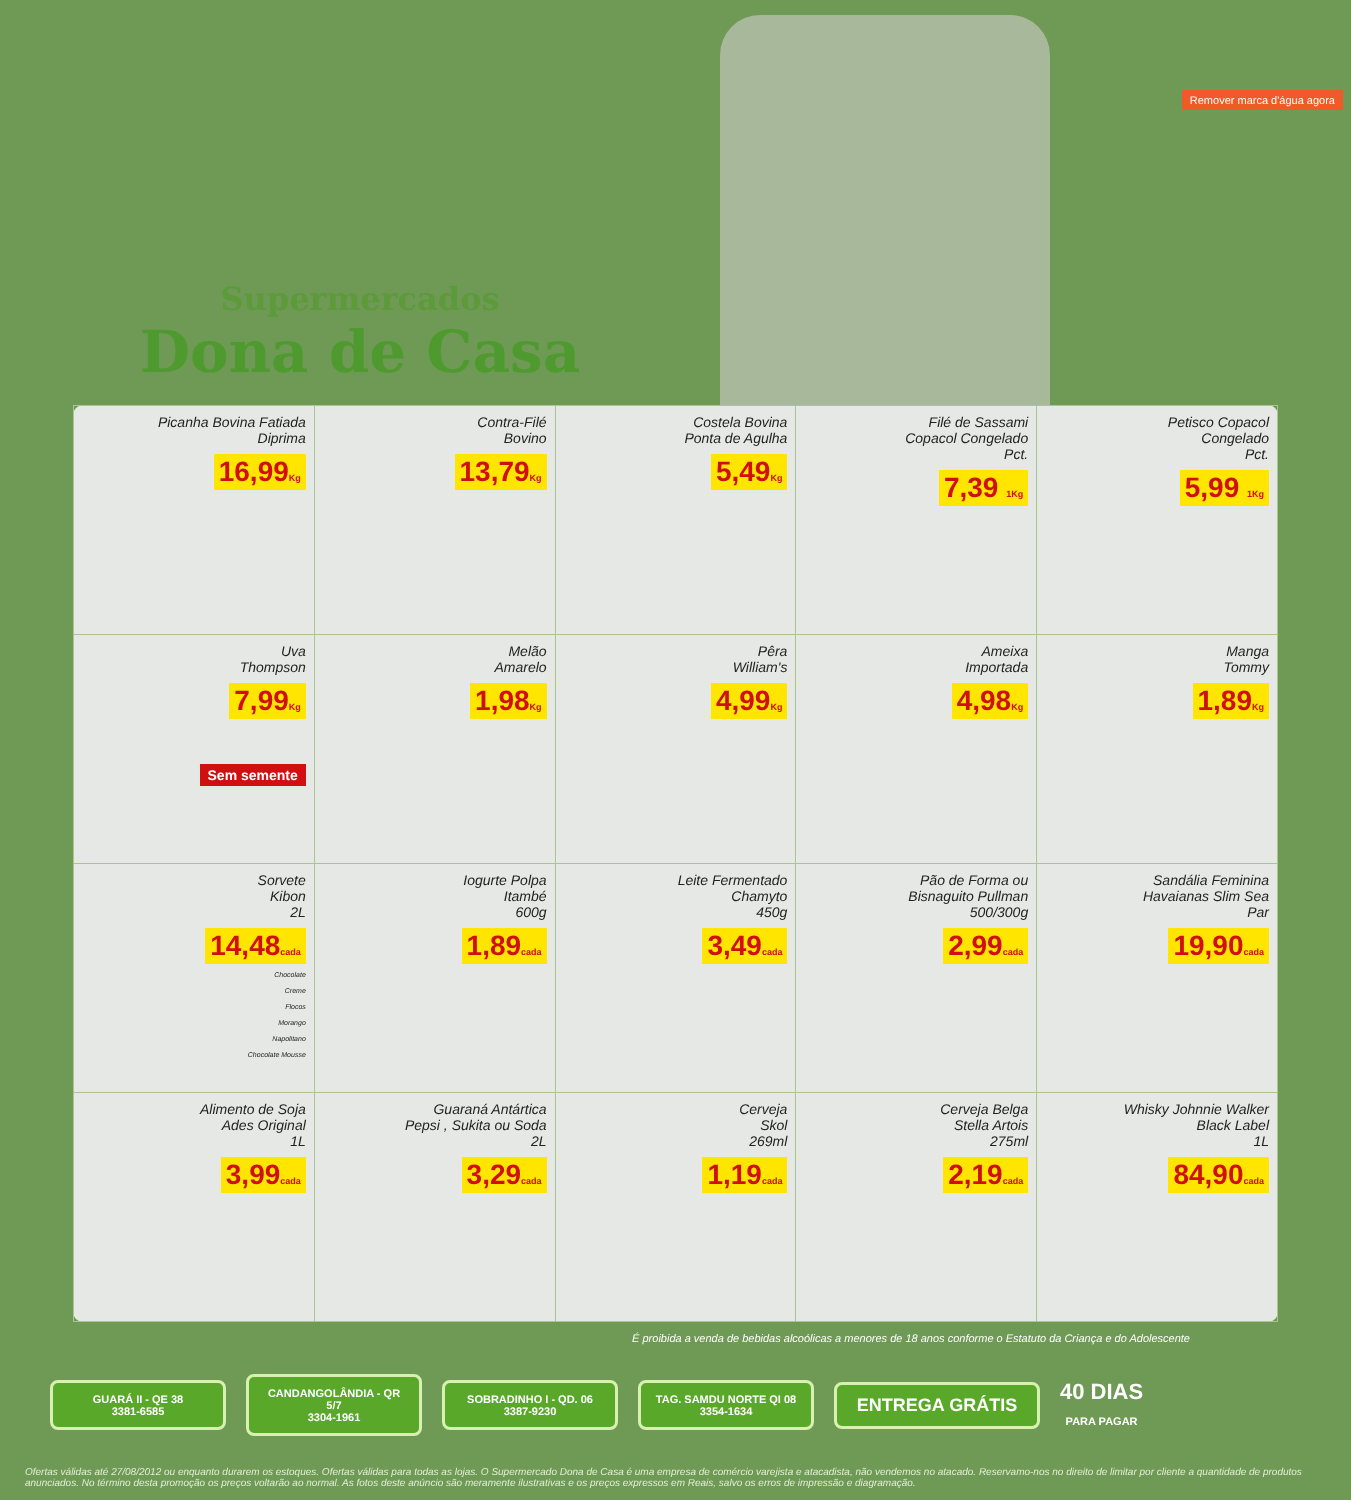Supermercados
Dona de Casa
Remover marca d'água agora
| Picanha Bovina Fatiada Diprima 16,99 Kg | Contra-Filé Bovino 13,79 Kg | Costela Bovina Ponta de Agulha 5,49 Kg | Filé de Sassami Copacol Congelado Pct. 7,39 1Kg | Petisco Copacol Congelado Pct. 5,99 1Kg |
| Uva Thompson 7,99 Kg Sem semente | Melão Amarelo 1,98 Kg | Pêra William's 4,99 Kg | Ameixa Importada 4,98 Kg | Manga Tommy 1,89 Kg |
| Sorvete Kibon 2L 14,48 cada Chocolate Creme Flocos Morango Napolitano Chocolate Mousse | Iogurte Polpa Itambé 600g 1,89 cada | Leite Fermentado Chamyto 450g 3,49 cada | Pão de Forma ou Bisnaguito Pullman 500/300g 2,99 cada | Sandália Feminina Havaianas Slim Sea Par 19,90 cada |
| Alimento de Soja Ades Original 1L 3,99 cada | Guaraná Antártica Pepsi , Sukita ou Soda 2L 3,29 cada | Cerveja Skol 269ml 1,19 cada | Cerveja Belga Stella Artois 275ml 2,19 cada | Whisky Johnnie Walker Black Label 1L 84,90 cada |
É proibida a venda de bebidas alcoólicas a menores de 18 anos conforme o Estatuto da Criança e do Adolescente
GUARÁ II - QE 38
3381-6585
CANDANGOLÂNDIA - QR 5/7
3304-1961
SOBRADINHO I - QD. 06
3387-9230
TAG. SAMDU NORTE QI 08
3354-1634
ENTREGA GRÁTIS
40 DIAS
PARA PAGAR
Ofertas válidas até 27/08/2012 ou enquanto durarem os estoques. Ofertas válidas para todas as lojas. O Supermercado Dona de Casa é uma empresa de comércio varejista e atacadista, não vendemos no atacado. Reservamo-nos no direito de limitar por cliente a quantidade de produtos anunciados. No término desta promoção os preços voltarão ao normal. As fotos deste anúncio são meramente ilustrativas e os preços expressos em Reais, salvo os erros de impressão e diagramação.